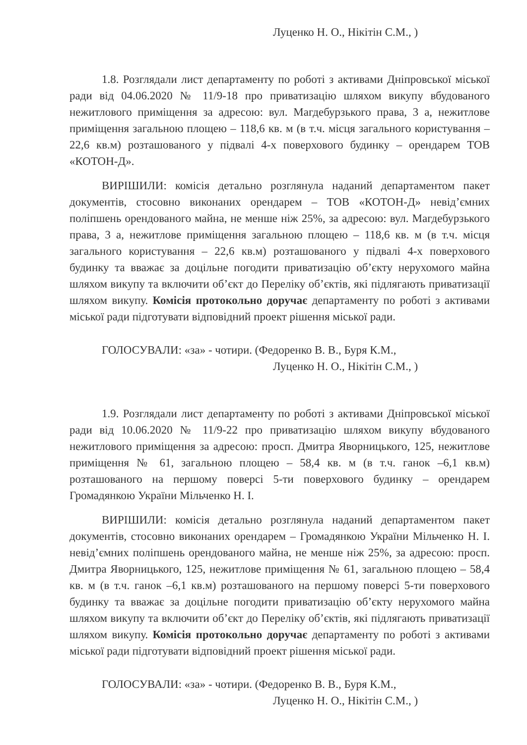Луценко Н. О., Нікітін С.М., )
1.8. Розглядали лист департаменту по роботі з активами Дніпровської міської ради від 04.06.2020 № 11/9-18 про приватизацію шляхом викупу вбудованого нежитлового приміщення за адресою: вул. Магдебурзького права, 3 а, нежитлове приміщення загальною площею – 118,6 кв. м (в т.ч. місця загального користування – 22,6 кв.м) розташованого у підвалі 4-х поверхового будинку – орендарем ТОВ «КОТОН-Д».
ВИРІШИЛИ: комісія детально розглянула наданий департаментом пакет документів, стосовно виконаних орендарем – ТОВ «КОТОН-Д» невід’ємних поліпшень орендованого майна, не менше ніж 25%, за адресою: вул. Магдебурзького права, 3 а, нежитлове приміщення загальною площею – 118,6 кв. м (в т.ч. місця загального користування – 22,6 кв.м) розташованого у підвалі 4-х поверхового будинку та вважає за доцільне погодити приватизацію об’єкту нерухомого майна шляхом викупу та включити об’єкт до Переліку об’єктів, які підлягають приватизації шляхом викупу. Комісія протокольно доручає департаменту по роботі з активами міської ради підготувати відповідний проект рішення міської ради.
ГОЛОСУВАЛИ: «за» - чотири. (Федоренко В. В., Буря К.М.,
Луценко Н. О., Нікітін С.М., )
1.9. Розглядали лист департаменту по роботі з активами Дніпровської міської ради від 10.06.2020 № 11/9-22 про приватизацію шляхом викупу вбудованого нежитлового приміщення за адресою: просп. Дмитра Яворницького, 125, нежитлове приміщення № 61, загальною площею – 58,4 кв. м (в т.ч. ганок –6,1 кв.м) розташованого на першому поверсі 5-ти поверхового будинку – орендарем Громадянкою України Мільченко Н. І.
ВИРІШИЛИ: комісія детально розглянула наданий департаментом пакет документів, стосовно виконаних орендарем – Громадянкою України Мільченко Н. І. невід’ємних поліпшень орендованого майна, не менше ніж 25%, за адресою: просп. Дмитра Яворницького, 125, нежитлове приміщення № 61, загальною площею – 58,4 кв. м (в т.ч. ганок –6,1 кв.м) розташованого на першому поверсі 5-ти поверхового будинку та вважає за доцільне погодити приватизацію об’єкту нерухомого майна шляхом викупу та включити об’єкт до Переліку об’єктів, які підлягають приватизації шляхом викупу. Комісія протокольно доручає департаменту по роботі з активами міської ради підготувати відповідний проект рішення міської ради.
ГОЛОСУВАЛИ: «за» - чотири. (Федоренко В. В., Буря К.М.,
Луценко Н. О., Нікітін С.М., )